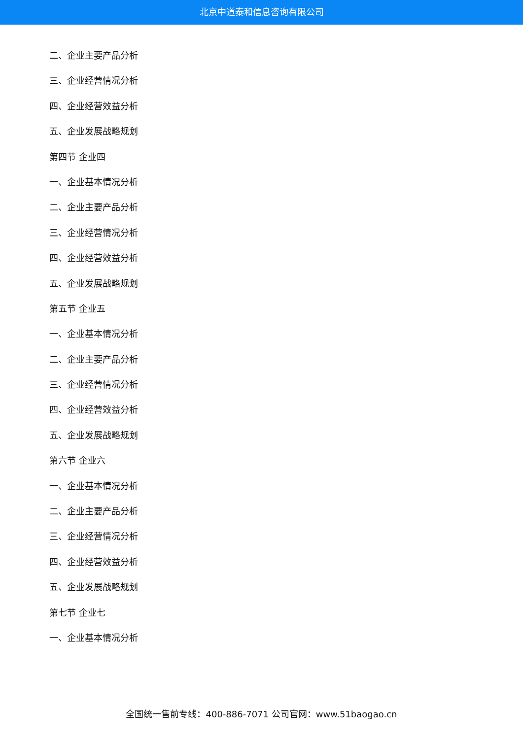北京中道泰和信息咨询有限公司
二、企业主要产品分析
三、企业经营情况分析
四、企业经营效益分析
五、企业发展战略规划
第四节 企业四
一、企业基本情况分析
二、企业主要产品分析
三、企业经营情况分析
四、企业经营效益分析
五、企业发展战略规划
第五节 企业五
一、企业基本情况分析
二、企业主要产品分析
三、企业经营情况分析
四、企业经营效益分析
五、企业发展战略规划
第六节 企业六
一、企业基本情况分析
二、企业主要产品分析
三、企业经营情况分析
四、企业经营效益分析
五、企业发展战略规划
第七节 企业七
一、企业基本情况分析
全国统一售前专线：400-886-7071 公司官网：www.51baogao.cn